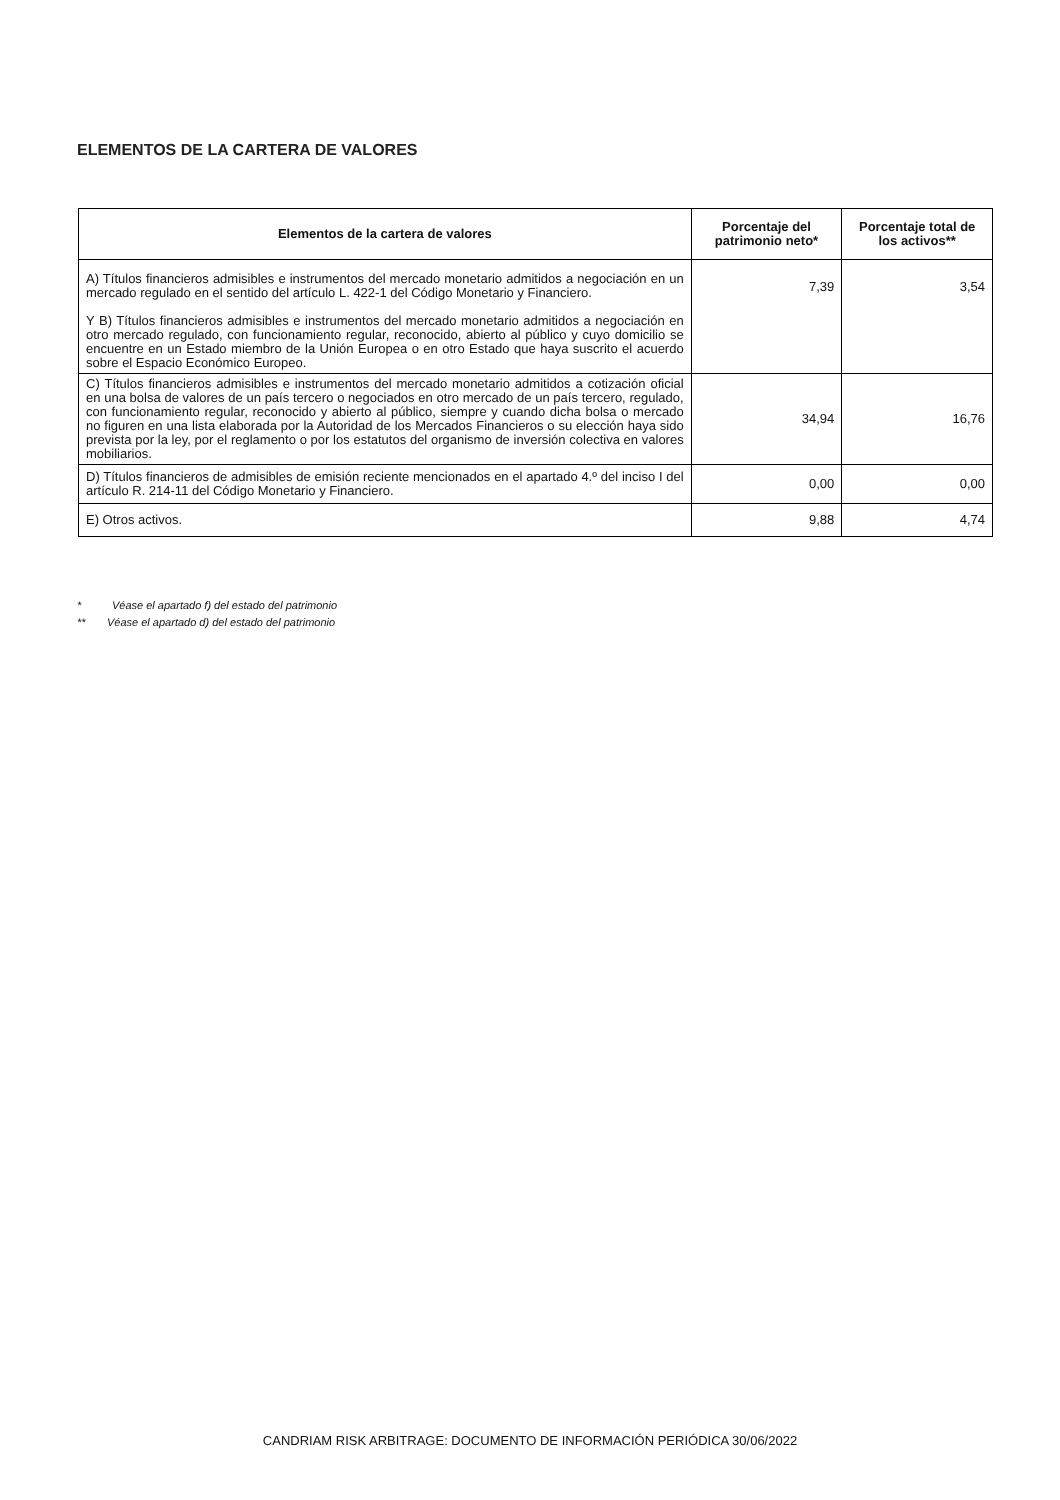ELEMENTOS DE LA CARTERA DE VALORES
| Elementos de la cartera de valores | Porcentaje del patrimonio neto* | Porcentaje total de los activos** |
| --- | --- | --- |
| A) Títulos financieros admisibles e instrumentos del mercado monetario admitidos a negociación en un mercado regulado en el sentido del artículo L. 422-1 del Código Monetario y Financiero. Y B) Títulos financieros admisibles e instrumentos del mercado monetario admitidos a negociación en otro mercado regulado, con funcionamiento regular, reconocido, abierto al público y cuyo domicilio se encuentre en un Estado miembro de la Unión Europea o en otro Estado que haya suscrito el acuerdo sobre el Espacio Económico Europeo. | 7,39 | 3,54 |
| C) Títulos financieros admisibles e instrumentos del mercado monetario admitidos a cotización oficial en una bolsa de valores de un país tercero o negociados en otro mercado de un país tercero, regulado, con funcionamiento regular, reconocido y abierto al público, siempre y cuando dicha bolsa o mercado no figuren en una lista elaborada por la Autoridad de los Mercados Financieros o su elección haya sido prevista por la ley, por el reglamento o por los estatutos del organismo de inversión colectiva en valores mobiliarios. | 34,94 | 16,76 |
| D) Títulos financieros de admisibles de emisión reciente mencionados en el apartado 4.º del inciso I del artículo R. 214-11 del Código Monetario y Financiero. | 0,00 | 0,00 |
| E) Otros activos. | 9,88 | 4,74 |
* Véase el apartado f) del estado del patrimonio
** Véase el apartado d) del estado del patrimonio
CANDRIAM RISK ARBITRAGE: DOCUMENTO DE INFORMACIÓN PERIÓDICA 30/06/2022